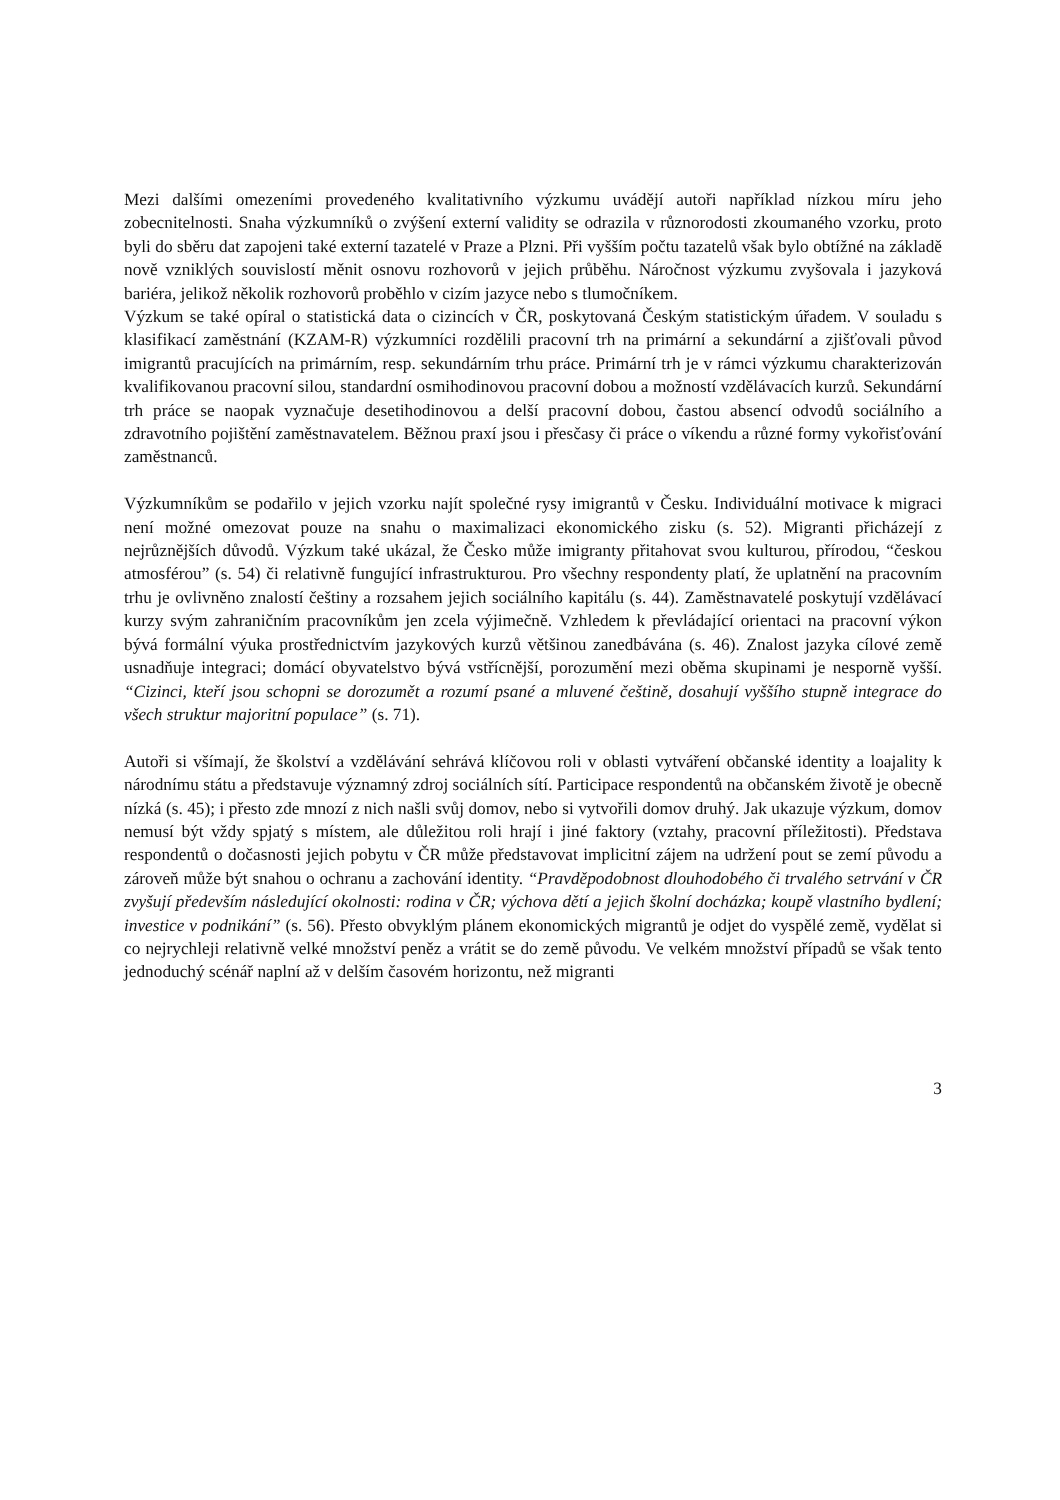Mezi dalšími omezeními provedeného kvalitativního výzkumu uvádějí autoři například nízkou míru jeho zobecnitelnosti. Snaha výzkumníků o zvýšení externí validity se odrazila v různorodosti zkoumaného vzorku, proto byli do sběru dat zapojeni také externí tazatelé v Praze a Plzni. Při vyšším počtu tazatelů však bylo obtížné na základě nově vzniklých souvislostí měnit osnovu rozhovorů v jejich průběhu. Náročnost výzkumu zvyšovala i jazyková bariéra, jelikož několik rozhovorů proběhlo v cizím jazyce nebo s tlumočníkem.
Výzkum se také opíral o statistická data o cizincích v ČR, poskytovaná Českým statistickým úřadem. V souladu s klasifikací zaměstnání (KZAM-R) výzkumníci rozdělili pracovní trh na primární a sekundární a zjišťovali původ imigrantů pracujících na primárním, resp. sekundárním trhu práce. Primární trh je v rámci výzkumu charakterizován kvalifikovanou pracovní silou, standardní osmihodinovou pracovní dobou a možností vzdělávacích kurzů. Sekundární trh práce se naopak vyznačuje desetihodinovou a delší pracovní dobou, častou absencí odvodů sociálního a zdravotního pojištění zaměstnavatelem. Běžnou praxí jsou i přesčasy či práce o víkendu a různé formy vykořisťování zaměstnanců.
Výzkumníkům se podařilo v jejich vzorku najít společné rysy imigrantů v Česku. Individuální motivace k migraci není možné omezovat pouze na snahu o maximalizaci ekonomického zisku (s. 52). Migranti přicházejí z nejrůznějších důvodů. Výzkum také ukázal, že Česko může imigranty přitahovat svou kulturou, přírodou, “českou atmosférou” (s. 54) či relativně fungující infrastrukturou. Pro všechny respondenty platí, že uplatnění na pracovním trhu je ovlivněno znalostí češtiny a rozsahem jejich sociálního kapitálu (s. 44). Zaměstnavatelé poskytují vzdělávací kurzy svým zahraničním pracovníkům jen zcela výjimečně. Vzhledem k převládající orientaci na pracovní výkon bývá formální výuka prostřednictvím jazykových kurzů většinou zanedbávána (s. 46). Znalost jazyka cílové země usnadňuje integraci; domácí obyvatelstvo bývá vstřícnější, porozumění mezi oběma skupinami je nesporně vyšší. “Cizinci, kteří jsou schopni se dorozumět a rozumí psané a mluvené češtině, dosahují vyššího stupně integrace do všech struktur majoritní populace” (s. 71).
Autoři si všímají, že školství a vzdělávání sehrává klíčovou roli v oblasti vytváření občanské identity a loajality k národnímu státu a představuje významný zdroj sociálních sítí. Participace respondentů na občanském životě je obecně nízká (s. 45); i přesto zde mnozí z nich našli svůj domov, nebo si vytvořili domov druhý. Jak ukazuje výzkum, domov nemusí být vždy spjatý s místem, ale důležitou roli hrají i jiné faktory (vztahy, pracovní příležitosti). Představa respondentů o dočasnosti jejich pobytu v ČR může představovat implicitní zájem na udržení pout se zemí původu a zároveň může být snahou o ochranu a zachování identity. “Pravděpodobnost dlouhodobého či trvalého setrvání v ČR zvyšují především následující okolnosti: rodina v ČR; výchova dětí a jejich školní docházka; koupě vlastního bydlení; investice v podnikání” (s. 56). Přesto obvyklým plánem ekonomických migrantů je odjet do vyspělé země, vydělat si co nejrychleji relativně velké množství peněz a vrátit se do země původu. Ve velkém množství případů se však tento jednoduchý scénář naplní až v delším časovém horizontu, než migranti
3